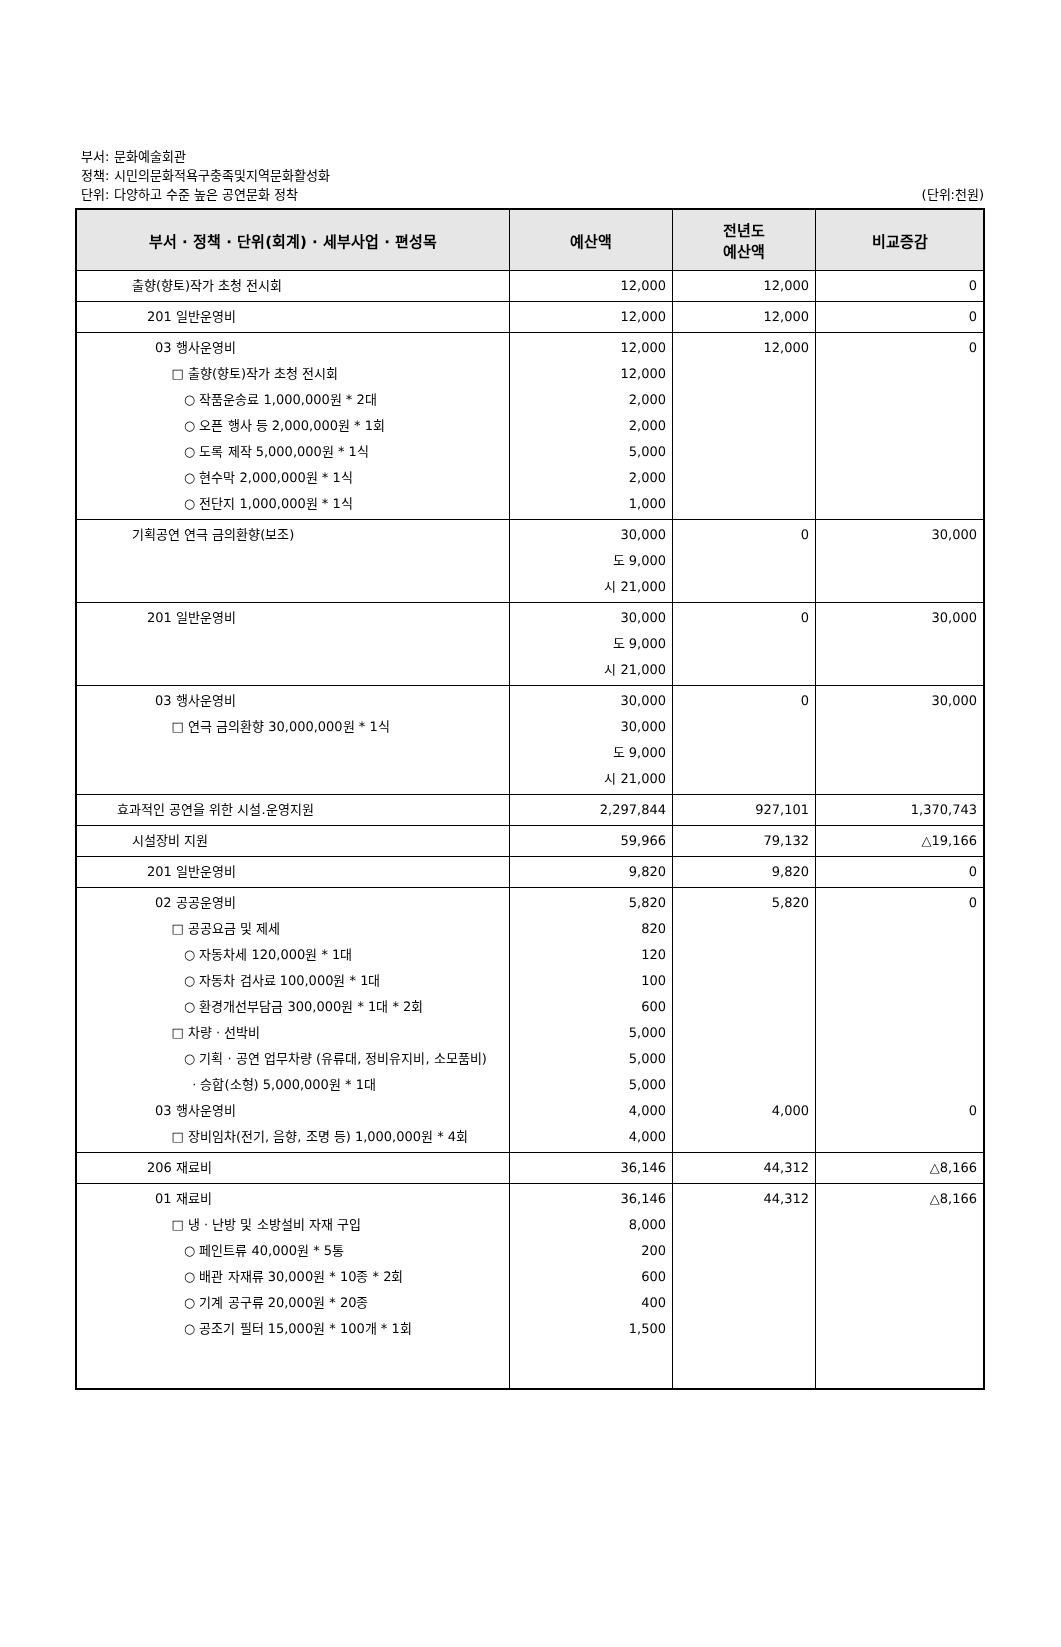부서: 문화예술회관
정책: 시민의문화적욕구충족및지역문화활성화
단위: 다양하고 수준 높은 공연문화 정착 (단위:천원)
| 부서 · 정책 · 단위(회계) · 세부사업 · 편성목 | 예산액 | 전년도 예산액 | 비교증감 |
| --- | --- | --- | --- |
| 출향(향토)작가 초청 전시회 | 12,000 | 12,000 | 0 |
| 201 일반운영비 | 12,000 | 12,000 | 0 |
| 03 행사운영비 □ 출향(향토)작가 초청 전시회 ○ 작품운송료 1,000,000원 * 2대 ○ 오픈 행사 등 2,000,000원 * 1회 ○ 도록 제작 5,000,000원 * 1식 ○ 현수막 2,000,000원 * 1식 ○ 전단지 1,000,000원 * 1식 | 12,000 12,000 2,000 2,000 5,000 2,000 1,000 | 12,000 | 0 |
| 기획공연 연극 금의환향(보조) | 30,000 도 9,000 시 21,000 | 0 | 30,000 |
| 201 일반운영비 | 30,000 도 9,000 시 21,000 | 0 | 30,000 |
| 03 행사운영비 □ 연극 금의환향 30,000,000원 * 1식 | 30,000 30,000 도 9,000 시 21,000 | 0 | 30,000 |
| 효과적인 공연을 위한 시설.운영지원 | 2,297,844 | 927,101 | 1,370,743 |
| 시설장비 지원 | 59,966 | 79,132 | △19,166 |
| 201 일반운영비 | 9,820 | 9,820 | 0 |
| 02 공공운영비 □ 공공요금 및 제세 ○ 자동차세 120,000원 * 1대 ○ 자동차 검사료 100,000원 * 1대 ○ 환경개선부담금 300,000원 * 1대 * 2회 □ 차량 · 선박비 ○ 기획 · 공연 업무차량 (유류대, 정비유지비, 소모품비) · 승합(소형) 5,000,000원 * 1대 03 행사운영비 □ 장비임차(전기, 음향, 조명 등) 1,000,000원 * 4회 | 5,820 820 120 100 600 5,000 5,000 5,000 4,000 4,000 | 5,820 4,000 | 0 0 |
| 206 재료비 | 36,146 | 44,312 | △8,166 |
| 01 재료비 □ 냉 · 난방 및 소방설비 자재 구입 ○ 페인트류 40,000원 * 5통 ○ 배관 자재류 30,000원 * 10종 * 2회 ○ 기계 공구류 20,000원 * 20종 ○ 공조기 필터 15,000원 * 100개 * 1회 | 36,146 8,000 200 600 400 1,500 | 44,312 | △8,166 |